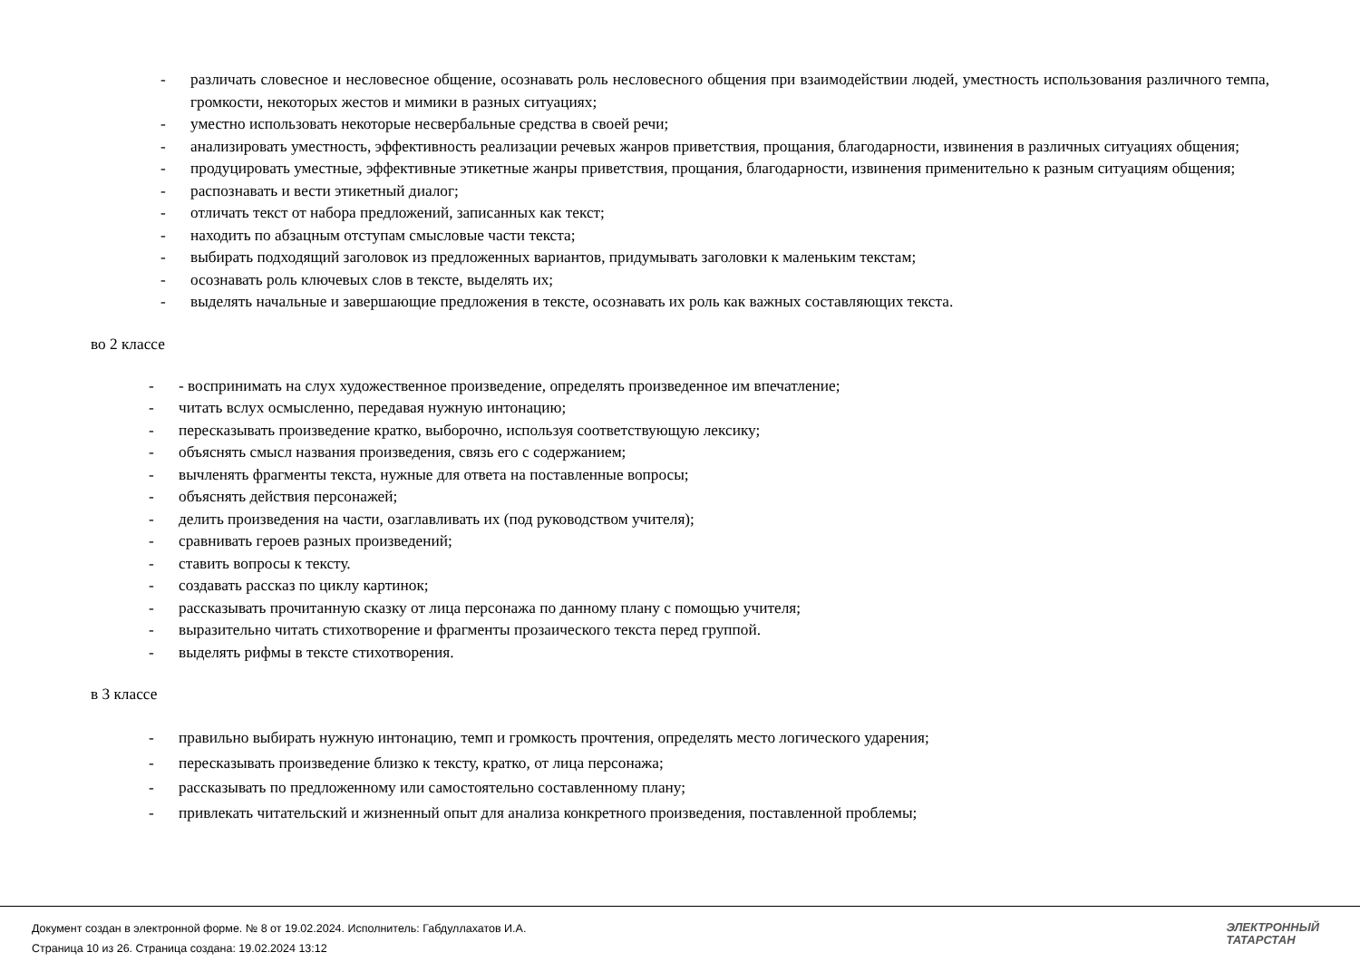- различать словесное и несловесное общение, осознавать роль несловесного общения при взаимодействии людей, уместность использования различного темпа, громкости, некоторых жестов и мимики в разных ситуациях;
- уместно использовать некоторые несвербальные средства в своей речи;
- анализировать уместность, эффективность реализации речевых жанров приветствия, прощания, благодарности, извинения в различных ситуациях общения;
- продуцировать уместные, эффективные этикетные жанры приветствия, прощания, благодарности, извинения применительно к разным ситуациям общения;
- распознавать и вести этикетный диалог;
- отличать текст от набора предложений, записанных как текст;
- находить по абзацным отступам смысловые части текста;
- выбирать подходящий заголовок из предложенных вариантов, придумывать заголовки к маленьким текстам;
- осознавать роль ключевых слов в тексте, выделять их;
- выделять начальные и завершающие предложения в тексте, осознавать их роль как важных составляющих текста.
во 2 классе
- - воспринимать на слух художественное произведение, определять произведенное им впечатление;
- читать вслух осмысленно, передавая нужную интонацию;
- пересказывать произведение кратко, выборочно, используя соответствующую лексику;
- объяснять смысл названия произведения, связь его с содержанием;
- вычленять фрагменты текста, нужные для ответа на поставленные вопросы;
- объяснять действия персонажей;
- делить произведения на части, озаглавливать их (под руководством учителя);
- сравнивать героев разных произведений;
- ставить вопросы к тексту.
- создавать рассказ по циклу картинок;
- рассказывать прочитанную сказку от лица персонажа по данному плану с помощью учителя;
- выразительно читать стихотворение и фрагменты прозаического текста перед группой.
- выделять рифмы в тексте стихотворения.
в 3 классе
- правильно выбирать нужную интонацию, темп и громкость прочтения, определять место логического ударения;
- пересказывать произведение близко к тексту, кратко, от лица персонажа;
- рассказывать по предложенному или самостоятельно составленному плану;
- привлекать читательский и жизненный опыт для анализа конкретного произведения, поставленной проблемы;
Документ создан в электронной форме. № 8 от 19.02.2024. Исполнитель: Габдуллахатов И.А.
Страница 10 из 26. Страница создана: 19.02.2024 13:12
ЭЛЕКТРОННЫЙ
ТАТАРСТАН